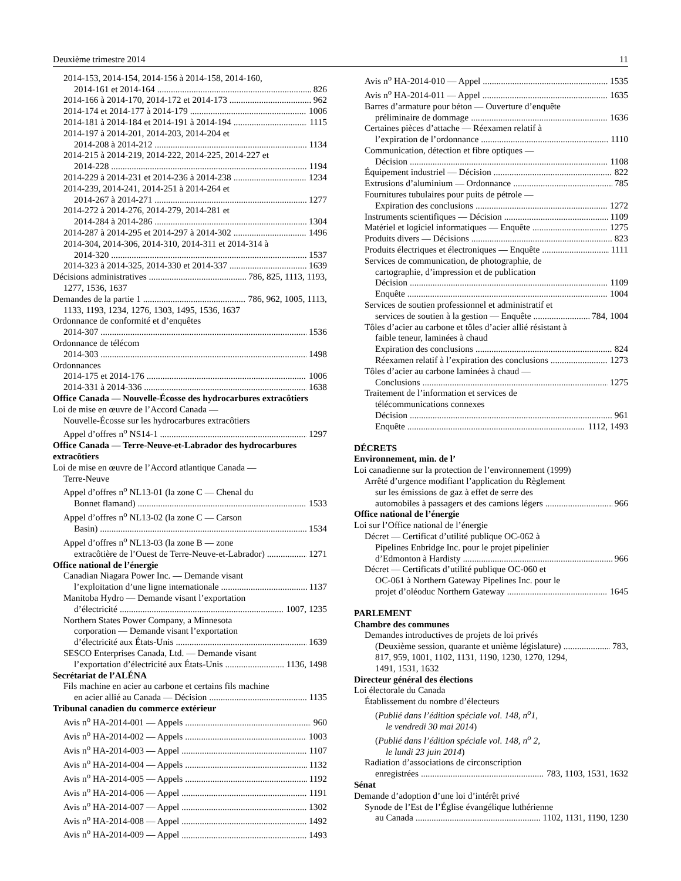Deuxième trimestre 2014 11
2014-153, 2014-154, 2014-156 à 2014-158, 2014-160,
2014-161 et 2014-164 826
2014-166 à 2014-170, 2014-172 et 2014-173 962
2014-174 et 2014-177 à 2014-179 1006
2014-181 à 2014-184 et 2014-191 à 2014-194 1115
2014-197 à 2014-201, 2014-203, 2014-204 et
2014-208 à 2014-212 1134
2014-215 à 2014-219, 2014-222, 2014-225, 2014-227 et
2014-228 1194
2014-229 à 2014-231 et 2014-236 à 2014-238 1234
2014-239, 2014-241, 2014-251 à 2014-264 et
2014-267 à 2014-271 1277
2014-272 à 2014-276, 2014-279, 2014-281 et
2014-284 à 2014-286 1304
2014-287 à 2014-295 et 2014-297 à 2014-302 1496
2014-304, 2014-306, 2014-310, 2014-311 et 2014-314 à
2014-320 1537
2014-323 à 2014-325, 2014-330 et 2014-337 1639
Décisions administratives 786, 825, 1113, 1193,
1277, 1536, 1637
Demandes de la partie 1 786, 962, 1005, 1113,
1133, 1193, 1234, 1276, 1303, 1495, 1536, 1637
Ordonnance de conformité et d’enquêtes
2014-307 1536
Ordonnance de télécom
2014-303 1498
Ordonnances
2014-175 et 2014-176 1006
2014-331 à 2014-336 1638
Office Canada — Nouvelle-Écosse des hydrocarbures extracôtiers
Loi de mise en œuvre de l’Accord Canada —
Nouvelle-Écosse sur les hydrocarbures extracôtiers
Appel d’offres n<sup>o</sup> NS14-1 1297
Office Canada — Terre-Neuve-et-Labrador des hydrocarbures extracôtiers
Loi de mise en œuvre de l’Accord atlantique Canada —
Terre-Neuve
Appel d’offres n<sup>o</sup> NL13-01 (la zone C — Chenal du
Bonnet flamand) 1533
Appel d’offres n<sup>o</sup> NL13-02 (la zone C — Carson
Basin) 1534
Appel d’offres n<sup>o</sup> NL13-03 (la zone B — zone
extracôtière de l’Ouest de Terre-Neuve-et-Labrador) 1271
Office national de l’énergie
Canadian Niagara Power Inc. — Demande visant
l’exploitation d’une ligne internationale 1137
Manitoba Hydro — Demande visant l’exportation
d’électricité 1007, 1235
Northern States Power Company, a Minnesota
corporation — Demande visant l’exportation
d’électricité aux États-Unis 1639
SESCO Enterprises Canada, Ltd. — Demande visant
l’exportation d’électricité aux États-Unis 1136, 1498
Secrétariat de l’ALÉNA
Fils machine en acier au carbone et certains fils machine
en acier allié au Canada — Décision 1135
Tribunal canadien du commerce extérieur
Avis n<sup>o</sup> HA-2014-001 — Appels 960
Avis n<sup>o</sup> HA-2014-002 — Appels 1003
Avis n<sup>o</sup> HA-2014-003 — Appel 1107
Avis n<sup>o</sup> HA-2014-004 — Appels 1132
Avis n<sup>o</sup> HA-2014-005 — Appels 1192
Avis n<sup>o</sup> HA-2014-006 — Appel 1191
Avis n<sup>o</sup> HA-2014-007 — Appel 1302
Avis n<sup>o</sup> HA-2014-008 — Appel 1492
Avis n<sup>o</sup> HA-2014-009 — Appel 1493
Avis n<sup>o</sup> HA-2014-010 — Appel 1535
Avis n<sup>o</sup> HA-2014-011 — Appel 1635
Barres d’armature pour béton — Ouverture d’enquête
préliminaire de dommage 1636
Certaines pièces d’attache — Réexamen relatif à
l’expiration de l’ordonnance 1110
Communication, détection et fibre optiques —
Décision 1108
Équipement industriel — Décision 822
Extrusions d’aluminium — Ordonnance 785
Fournitures tubulaires pour puits de pétrole —
Expiration des conclusions 1272
Instruments scientifiques — Décision 1109
Matériel et logiciel informatiques — Enquête 1275
Produits divers — Décisions 823
Produits électriques et électroniques — Enquête 1111
Services de communication, de photographie, de
cartographie, d’impression et de publication
Décision 1109
Enquête 1004
Services de soutien professionnel et administratif et
services de soutien à la gestion — Enquête 784, 1004
Tôles d’acier au carbone et tôles d’acier allié résistant à
faible teneur, laminées à chaud
Expiration des conclusions 824
Réexamen relatif à l’expiration des conclusions 1273
Tôles d’acier au carbone laminées à chaud —
Conclusions 1275
Traitement de l’information et services de
télécommunications connexes
Décision 961
Enquête 1112, 1493
DÉCRETS
Environnement, min. de l’
Loi canadienne sur la protection de l’environnement (1999)
Arrêté d’urgence modifiant l’application du Règlement
sur les émissions de gaz à effet de serre des
automobiles à passagers et des camions légers 966
Office national de l’énergie
Loi sur l’Office national de l’énergie
Décret — Certificat d’utilité publique OC-062 à
Pipelines Enbridge Inc. pour le projet pipelinier
d’Edmonton à Hardisty 966
Décret — Certificats d’utilité publique OC-060 et
OC-061 à Northern Gateway Pipelines Inc. pour le
projet d’oléoduc Northern Gateway 1645
PARLEMENT
Chambre des communes
Demandes introductives de projets de loi privés
(Deuxième session, quarante et unième législature) 783,
817, 959, 1001, 1102, 1131, 1190, 1230, 1270, 1294,
1491, 1531, 1632
Directeur général des élections
Loi électorale du Canada
Établissement du nombre d’électeurs
(Publié dans l’édition spéciale vol. 148, n<sup>o</sup>1,
le vendredi 30 mai 2014)
(Publié dans l’édition spéciale vol. 148, n<sup>o</sup> 2,
le lundi 23 juin 2014)
Radiation d’associations de circonscription
enregistrées 783, 1103, 1531, 1632
Sénat
Demande d’adoption d’une loi d’intérêt privé
Synode de l’Est de l’Église évangélique luthérienne
au Canada 1102, 1131, 1190, 1230